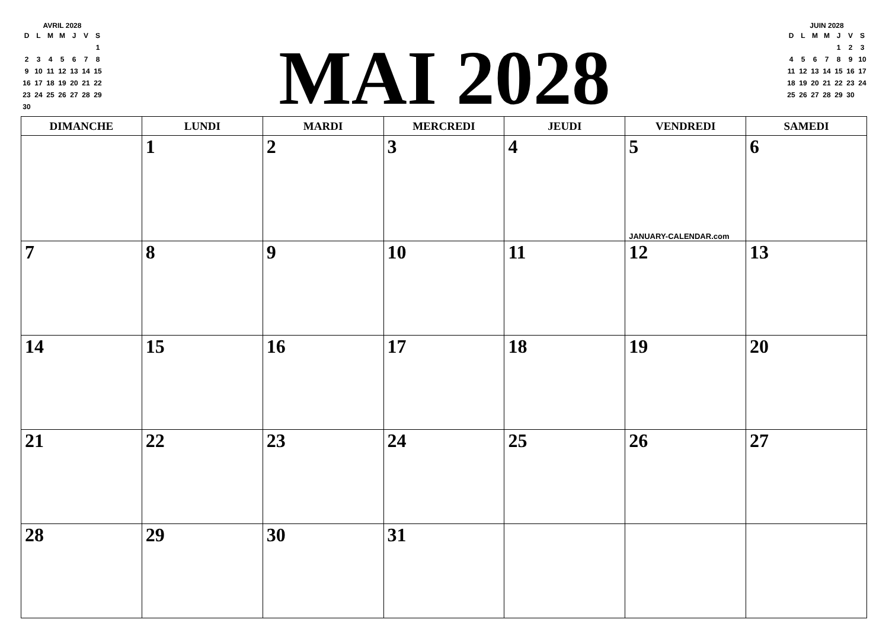AVRIL 2028
| D | L | M | M | J | V | S |
| | | | | | | 1 |
| 2 | 3 | 4 | 5 | 6 | 7 | 8 |
| 9 | 10 | 11 | 12 | 13 | 14 | 15 |
| 16 | 17 | 18 | 19 | 20 | 21 | 22 |
| 23 | 24 | 25 | 26 | 27 | 28 | 29 |
| 30 | | | | | | |
MAI 2028
JUIN 2028
| D | L | M | M | J | V | S |
| | | | | 1 | 2 | 3 |
| 4 | 5 | 6 | 7 | 8 | 9 | 10 |
| 11 | 12 | 13 | 14 | 15 | 16 | 17 |
| 18 | 19 | 20 | 21 | 22 | 23 | 24 |
| 25 | 26 | 27 | 28 | 29 | 30 | |
| DIMANCHE | LUNDI | MARDI | MERCREDI | JEUDI | VENDREDI | SAMEDI |
| --- | --- | --- | --- | --- | --- | --- |
| | 1 | 2 | 3 | 4 | 5 JANUARY-CALENDAR.com | 6 |
| 7 | 8 | 9 | 10 | 11 | 12 | 13 |
| 14 | 15 | 16 | 17 | 18 | 19 | 20 |
| 21 | 22 | 23 | 24 | 25 | 26 | 27 |
| 28 | 29 | 30 | 31 | | | |